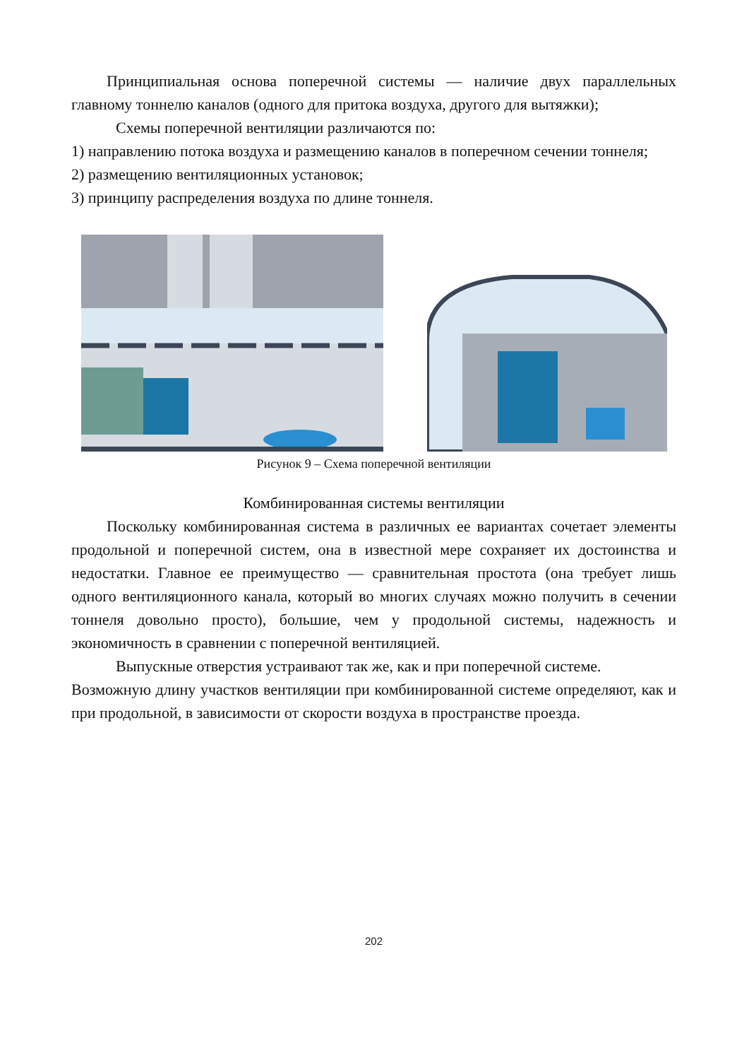Принципиальная основа поперечной системы — наличие двух параллельных главному тоннелю каналов (одного для притока воздуха, другого для вытяжки);
Схемы поперечной вентиляции различаются по:
1) направлению потока воздуха и размещению каналов в поперечном сечении тоннеля;
2) размещению вентиляционных установок;
3) принципу распределения воздуха по длине тоннеля.
Рисунок 9 – Схема поперечной вентиляции
Комбинированная системы вентиляции
Поскольку комбинированная система в различных ее вариантах сочетает элементы продольной и поперечной систем, она в известной мере сохраняет их достоинства и недостатки. Главное ее преимущество — сравнительная простота (она требует лишь одного вентиляционного канала, который во многих случаях можно получить в сечении тоннеля довольно просто), большие, чем у продольной системы, надежность и экономичность в сравнении с поперечной вентиляцией.
Выпускные отверстия устраивают так же, как и при поперечной системе.
Возможную длину участков вентиляции при комбинированной системе определяют, как и при продольной, в зависимости от скорости воздуха в пространстве проезда.
202